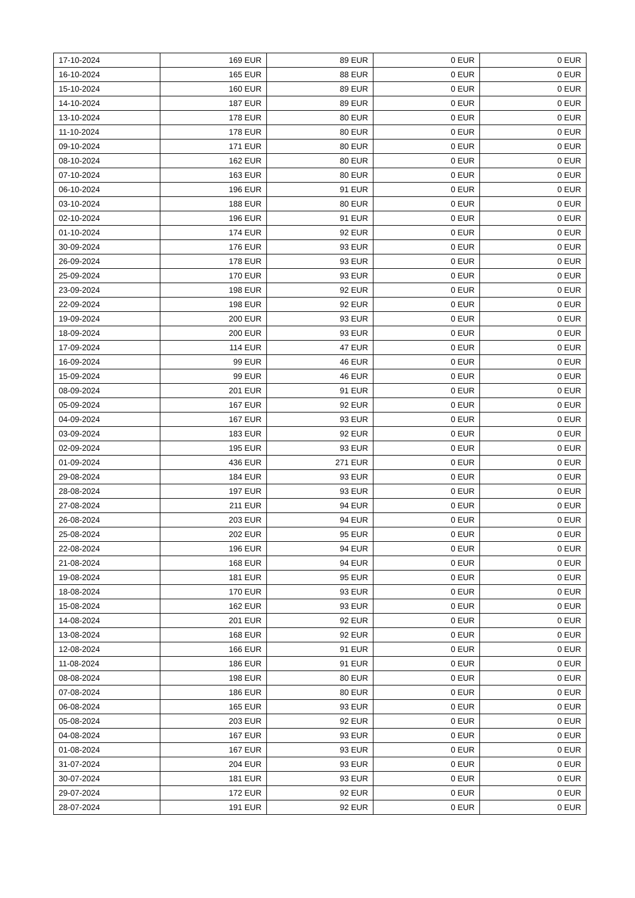| 17-10-2024 | 169 EUR | 89 EUR | 0 EUR | 0 EUR |
| 16-10-2024 | 165 EUR | 88 EUR | 0 EUR | 0 EUR |
| 15-10-2024 | 160 EUR | 89 EUR | 0 EUR | 0 EUR |
| 14-10-2024 | 187 EUR | 89 EUR | 0 EUR | 0 EUR |
| 13-10-2024 | 178 EUR | 80 EUR | 0 EUR | 0 EUR |
| 11-10-2024 | 178 EUR | 80 EUR | 0 EUR | 0 EUR |
| 09-10-2024 | 171 EUR | 80 EUR | 0 EUR | 0 EUR |
| 08-10-2024 | 162 EUR | 80 EUR | 0 EUR | 0 EUR |
| 07-10-2024 | 163 EUR | 80 EUR | 0 EUR | 0 EUR |
| 06-10-2024 | 196 EUR | 91 EUR | 0 EUR | 0 EUR |
| 03-10-2024 | 188 EUR | 80 EUR | 0 EUR | 0 EUR |
| 02-10-2024 | 196 EUR | 91 EUR | 0 EUR | 0 EUR |
| 01-10-2024 | 174 EUR | 92 EUR | 0 EUR | 0 EUR |
| 30-09-2024 | 176 EUR | 93 EUR | 0 EUR | 0 EUR |
| 26-09-2024 | 178 EUR | 93 EUR | 0 EUR | 0 EUR |
| 25-09-2024 | 170 EUR | 93 EUR | 0 EUR | 0 EUR |
| 23-09-2024 | 198 EUR | 92 EUR | 0 EUR | 0 EUR |
| 22-09-2024 | 198 EUR | 92 EUR | 0 EUR | 0 EUR |
| 19-09-2024 | 200 EUR | 93 EUR | 0 EUR | 0 EUR |
| 18-09-2024 | 200 EUR | 93 EUR | 0 EUR | 0 EUR |
| 17-09-2024 | 114 EUR | 47 EUR | 0 EUR | 0 EUR |
| 16-09-2024 | 99 EUR | 46 EUR | 0 EUR | 0 EUR |
| 15-09-2024 | 99 EUR | 46 EUR | 0 EUR | 0 EUR |
| 08-09-2024 | 201 EUR | 91 EUR | 0 EUR | 0 EUR |
| 05-09-2024 | 167 EUR | 92 EUR | 0 EUR | 0 EUR |
| 04-09-2024 | 167 EUR | 93 EUR | 0 EUR | 0 EUR |
| 03-09-2024 | 183 EUR | 92 EUR | 0 EUR | 0 EUR |
| 02-09-2024 | 195 EUR | 93 EUR | 0 EUR | 0 EUR |
| 01-09-2024 | 436 EUR | 271 EUR | 0 EUR | 0 EUR |
| 29-08-2024 | 184 EUR | 93 EUR | 0 EUR | 0 EUR |
| 28-08-2024 | 197 EUR | 93 EUR | 0 EUR | 0 EUR |
| 27-08-2024 | 211 EUR | 94 EUR | 0 EUR | 0 EUR |
| 26-08-2024 | 203 EUR | 94 EUR | 0 EUR | 0 EUR |
| 25-08-2024 | 202 EUR | 95 EUR | 0 EUR | 0 EUR |
| 22-08-2024 | 196 EUR | 94 EUR | 0 EUR | 0 EUR |
| 21-08-2024 | 168 EUR | 94 EUR | 0 EUR | 0 EUR |
| 19-08-2024 | 181 EUR | 95 EUR | 0 EUR | 0 EUR |
| 18-08-2024 | 170 EUR | 93 EUR | 0 EUR | 0 EUR |
| 15-08-2024 | 162 EUR | 93 EUR | 0 EUR | 0 EUR |
| 14-08-2024 | 201 EUR | 92 EUR | 0 EUR | 0 EUR |
| 13-08-2024 | 168 EUR | 92 EUR | 0 EUR | 0 EUR |
| 12-08-2024 | 166 EUR | 91 EUR | 0 EUR | 0 EUR |
| 11-08-2024 | 186 EUR | 91 EUR | 0 EUR | 0 EUR |
| 08-08-2024 | 198 EUR | 80 EUR | 0 EUR | 0 EUR |
| 07-08-2024 | 186 EUR | 80 EUR | 0 EUR | 0 EUR |
| 06-08-2024 | 165 EUR | 93 EUR | 0 EUR | 0 EUR |
| 05-08-2024 | 203 EUR | 92 EUR | 0 EUR | 0 EUR |
| 04-08-2024 | 167 EUR | 93 EUR | 0 EUR | 0 EUR |
| 01-08-2024 | 167 EUR | 93 EUR | 0 EUR | 0 EUR |
| 31-07-2024 | 204 EUR | 93 EUR | 0 EUR | 0 EUR |
| 30-07-2024 | 181 EUR | 93 EUR | 0 EUR | 0 EUR |
| 29-07-2024 | 172 EUR | 92 EUR | 0 EUR | 0 EUR |
| 28-07-2024 | 191 EUR | 92 EUR | 0 EUR | 0 EUR |